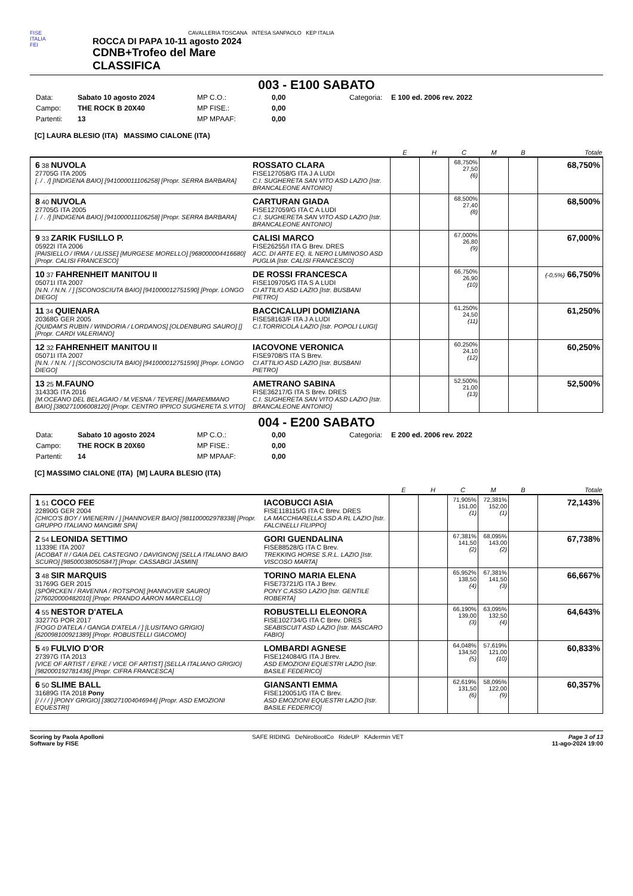FISE
ITALIA
FEI
CAVALLERIA TOSCANA INTESA SANPAOLO KEP ITALIA
ROCCA DI PAPA 10-11 agosto 2024
CDNB+Trofeo del Mare
CLASSIFICA
003 - E100 SABATO
Data: Sabato 10 agosto 2024 MP C.O.: 0,00 Categoria: E 100 ed. 2006 rev. 2022 Campo: THE ROCK B 20X40 MP FISE.: 0,00 Partenti: 13 MP MPAAF: 0,00
[C] LAURA BLESIO (ITA) MASSIMO CIALONE (ITA)
| | | E | H | C | M | B | Totale |
| --- | --- | --- | --- | --- | --- | --- | --- |
| 6 38 NUVOLA 27705G ITA 2005 [. / . /] [INDIGENA BAIO] [941000011106258] [Propr. SERRA BARBARA] | ROSSATO CLARA FISE127058/G ITA J A LUDI C.I. SUGHERETA SAN VITO ASD LAZIO [Istr. BRANCALEONE ANTONIO] | | | 68,750% 27,50 (6) | | | 68,750% |
| 8 40 NUVOLA 27705G ITA 2005 [. / . /] [INDIGENA BAIO] [941000011106258] [Propr. SERRA BARBARA] | CARTURAN GIADA FISE127059/G ITA C A LUDI C.I. SUGHERETA SAN VITO ASD LAZIO [Istr. BRANCALEONE ANTONIO] | | | 68,500% 27,40 (8) | | | 68,500% |
| 9 33 ZARIK FUSILLO P. 05922I ITA 2006 [PAISIELLO / IRMA / ULISSE] [MURGESE MORELLO] [968000004416680] [Propr. CALISI FRANCESCO] | CALISI MARCO FISE26255/I ITA G Brev. DRES ACC. DI ARTE EQ. IL NERO LUMINOSO ASD PUGLIA [Istr. CALISI FRANCESCO] | | | 67,000% 26,80 (9) | | | 67,000% |
| 10 37 FAHRENHEIT MANITOU II 05071I ITA 2007 [N.N. / N.N. / ] [SCONOSCIUTA BAIO] [941000012751590] [Propr. LONGO DIEGO] | DE ROSSI FRANCESCA FISE109705/G ITA S A LUDI CI ATTILIO ASD LAZIO [Istr. BUSBANI PIETRO] | | | 66,750% 26,90 (10) | | | (-0,5%) 66,750% |
| 11 34 QUIENARA 20368G GER 2005 [QUIDAM'S RUBIN / WINDORIA / LORDANOS] [OLDENBURG SAURO] [] [Propr. CARDI VALERIANO] | BACCICALUPI DOMIZIANA FISE58163/F ITA J A LUDI C.I.TORRICOLA LAZIO [Istr. POPOLI LUIGI] | | | 61,250% 24,50 (11) | | | 61,250% |
| 12 32 FAHRENHEIT MANITOU II 05071I ITA 2007 [N.N. / N.N. / ] [SCONOSCIUTA BAIO] [941000012751590] [Propr. LONGO DIEGO] | IACOVONE VERONICA FISE9708/S ITA S Brev. CI ATTILIO ASD LAZIO [Istr. BUSBANI PIETRO] | | | 60,250% 24,10 (12) | | | 60,250% |
| 13 25 M.FAUNO 31433G ITA 2016 [M.OCEANO DEL BELAGAIO / M.VESNA / TEVERE] [MAREMMANO BAIO] [380271006008120] [Propr. CENTRO IPPICO SUGHERETA S.VITO] | AMETRANO SABINA FISE36217/G ITA S Brev. DRES C.I. SUGHERETA SAN VITO ASD LAZIO [Istr. BRANCALEONE ANTONIO] | | | 52,500% 21,00 (13) | | | 52,500% |
004 - E200 SABATO
Data: Sabato 10 agosto 2024 MP C.O.: 0,00 Categoria: E 200 ed. 2006 rev. 2022 Campo: THE ROCK B 20X60 MP FISE.: 0,00 Partenti: 14 MP MPAAF: 0,00
[C] MASSIMO CIALONE (ITA) [M] LAURA BLESIO (ITA)
| | | E | H | C | M | B | Totale |
| --- | --- | --- | --- | --- | --- | --- | --- |
| 1 51 COCO FEE 22890G GER 2004 [CHICO'S BOY / WIENERIN / ] [HANNOVER BAIO] [981100002978338] [Propr. GRUPPO ITALIANO MANGIMI SPA] | IACOBUCCI ASIA FISE118115/G ITA C Brev. DRES LA MACCHIARELLA SSD A RL LAZIO [Istr. FALCINELLI FILIPPO] | | | 71,905% 151,00 (1) | 72,381% 152,00 (1) | | 72,143% |
| 2 54 LEONIDA SETTIMO 11339E ITA 2007 [ACOBAT II / GAIA DEL CASTEGNO / DAVIGNON] [SELLA ITALIANO BAIO SCURO] [985000380505847] [Propr. CASSABGI JASMIN] | GORI GUENDALINA FISE88528/G ITA C Brev. TREKKING HORSE S.R.L. LAZIO [Istr. VISCOSO MARTA] | | | 67,381% 141,50 (2) | 68,095% 143,00 (2) | | 67,738% |
| 3 48 SIR MARQUIS 31769G GER 2015 [SPÖRCKEN / RAVENNA / ROTSPON] [HANNOVER SAURO] [276020000482010] [Propr. PRANDO AARON MARCELLO] | TORINO MARIA ELENA FISE73721/G ITA J Brev. PONY C.ASSO LAZIO [Istr. GENTILE ROBERTA] | | | 65,952% 138,50 (4) | 67,381% 141,50 (3) | | 66,667% |
| 4 55 NESTOR D'ATELA 33277G POR 2017 [FOGO D'ATELA / GANGA D'ATELA / ] [LUSITANO GRIGIO] [620098100921389] [Propr. ROBUSTELLI GIACOMO] | ROBUSTELLI ELEONORA FISE102734/G ITA C Brev. DRES SEABISCUIT ASD LAZIO [Istr. MASCARO FABIO] | | | 66,190% 139,00 (3) | 63,095% 132,50 (4) | | 64,643% |
| 5 49 FULVIO D'OR 27397G ITA 2013 [VICE OF ARTIST / EFKE / VICE OF ARTIST] [SELLA ITALIANO GRIGIO] [982000192781436] [Propr. CIFRA FRANCESCA] | LOMBARDI AGNESE FISE124084/G ITA J Brev. ASD EMOZIONI EQUESTRI LAZIO [Istr. BASILE FEDERICO] | | | 64,048% 134,50 (5) | 57,619% 121,00 (10) | | 60,833% |
| 6 50 SLIME BALL 31689G ITA 2018 Pony [/ / / / ] [PONY GRIGIO] [380271004046944] [Propr. ASD EMOZIONI EQUESTRI] | GIANSANTI EMMA FISE120051/G ITA C Brev. ASD EMOZIONI EQUESTRI LAZIO [Istr. BASILE FEDERICO] | | | 62,619% 131,50 (6) | 58,095% 122,00 (9) | | 60,357% |
Scoring by Paola Apolloni
Software by FISE
SAFE RIDING DeNiroBootCo RideUP KAdermin VET
Page 3 of 13
11-ago-2024 19:00